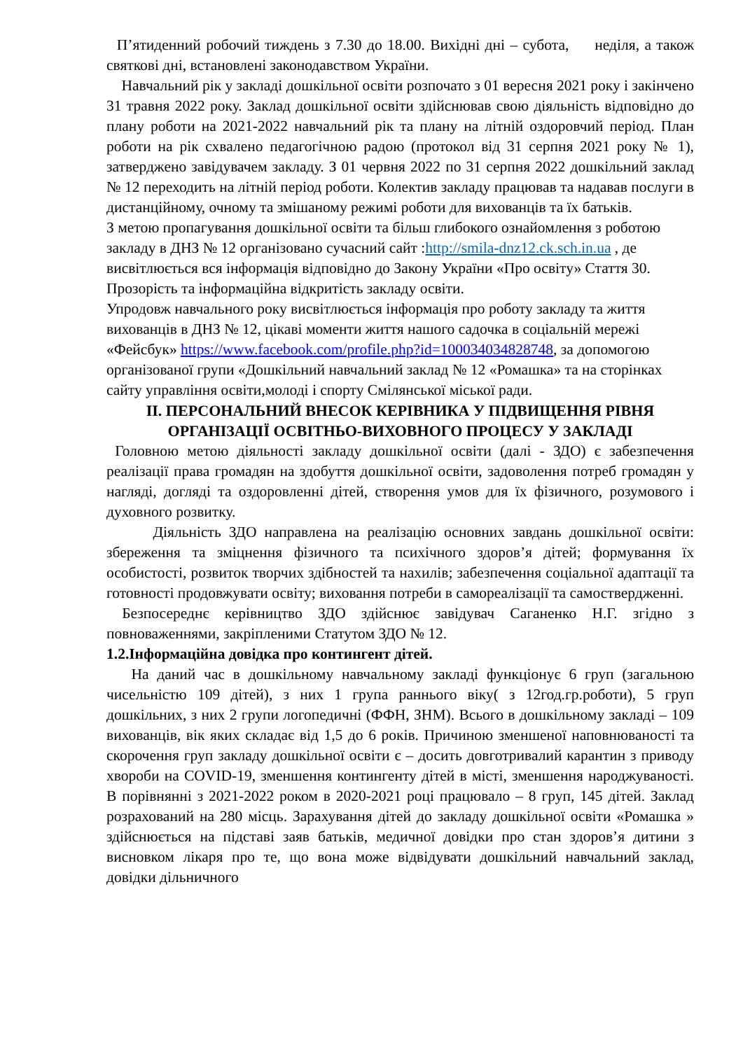П’ятиденний робочий тиждень з 7.30 до 18.00. Вихідні дні – субота, неділя, а також святкові дні, встановлені законодавством України.
Навчальний рік у закладі дошкільної освіти розпочато з 01 вересня 2021 року і закінчено 31 травня 2022 року. Заклад дошкільної освіти здійснював свою діяльність відповідно до плану роботи на 2021-2022 навчальний рік та плану на літній оздоровчий період. План роботи на рік схвалено педагогічною радою (протокол від 31 серпня 2021 року № 1), затверджено завідувачем закладу. З 01 червня 2022 по 31 серпня 2022 дошкільний заклад № 12 переходить на літній період роботи. Колектив закладу працював та надавав послуги в дистанційному, очному та змішаному режимі роботи для вихованців та їх батьків.
З метою пропагування дошкільної освіти та більш глибокого ознайомлення з роботою закладу в ДНЗ № 12 організовано сучасний сайт :http://smila-dnz12.ck.sch.in.ua , де висвітлюється вся інформація відповідно до Закону України «Про освіту» Стаття 30. Прозорість та інформаційна відкритість закладу освіти.
Упродовж навчального року висвітлюється інформація про роботу закладу та життя вихованців в ДНЗ № 12, цікаві моменти життя нашого садочка в соціальній мережі «Фейсбук» https://www.facebook.com/profile.php?id=100034034828748, за допомогою організованої групи «Дошкільний навчальний заклад № 12 «Ромашка» та на сторінках сайту управління освіти,молоді і спорту Смілянської міської ради.
II. ПЕРСОНАЛЬНИЙ ВНЕСОК КЕРІВНИКА У ПІДВИЩЕННЯ РІВНЯ ОРГАНІЗАЦІЇ ОСВІТНЬО-ВИХОВНОГО ПРОЦЕСУ У ЗАКЛАДІ
Головною метою діяльності закладу дошкільної освіти (далі - ЗДО) є забезпечення реалізації права громадян на здобуття дошкільної освіти, задоволення потреб громадян у нагляді, догляді та оздоровленні дітей, створення умов для їх фізичного, розумового і духовного розвитку.
Діяльність ЗДО направлена на реалізацію основних завдань дошкільної освіти: збереження та зміцнення фізичного та психічного здоров’я дітей; формування їх особистості, розвиток творчих здібностей та нахилів; забезпечення соціальної адаптації та готовності продовжувати освіту; виховання потреби в самореалізації та самоствердженні.
Безпосереднє керівництво ЗДО здійснює завідувач Саганенко Н.Г. згідно з повноваженнями, закріпленими Статутом ЗДО № 12.
1.2.Інформаційна довідка про контингент дітей.
На даний час в дошкільному навчальному закладі функціонує 6 груп (загальною чисельністю 109 дітей), з них 1 група раннього віку( з 12год.гр.роботи), 5 груп дошкільних, з них 2 групи логопедичні (ФФН, ЗНМ). Всього в дошкільному закладі – 109 вихованців, вік яких складає від 1,5 до 6 років. Причиною зменшеної наповнюваності та скорочення груп закладу дошкільної освіти є – досить довготривалий карантин з приводу хвороби на COVID-19, зменшення контингенту дітей в місті, зменшення народжуваності. В порівнянні з 2021-2022 роком в 2020-2021 році працювало – 8 груп, 145 дітей. Заклад розрахований на 280 місць. Зарахування дітей до закладу дошкільної освіти «Ромашка » здійснюється на підставі заяв батьків, медичної довідки про стан здоров’я дитини з висновком лікаря про те, що вона може відвідувати дошкільний навчальний заклад, довідки дільничного